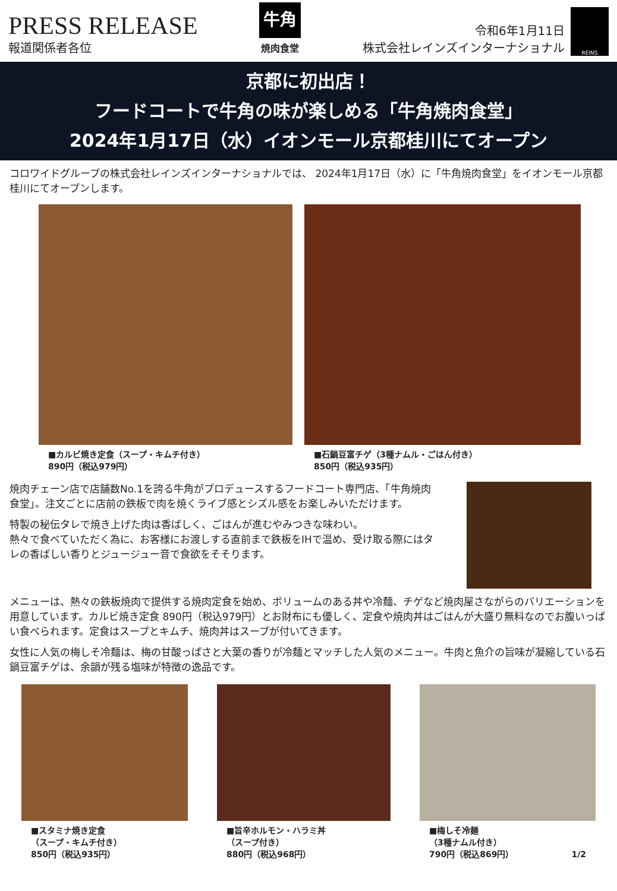PRESS RELEASE
報道関係者各位
牛角
焼肉食堂
令和6年1月11日
株式会社レインズインターナショナル
REINS
京都に初出店！
フードコートで牛角の味が楽しめる「牛角焼肉食堂」
2024年1月17日（水）イオンモール京都桂川にてオープン
コロワイドグループの株式会社レインズインターナショナルでは、 2024年1月17日（水）に「牛角焼肉食堂」をイオンモール京都桂川にてオープンします。
■カルビ焼き定食（スープ・キムチ付き）
890円（税込979円）
■石鍋豆富チゲ（3種ナムル・ごはん付き）
850円（税込935円）
焼肉チェーン店で店舗数No.1を誇る牛角がプロデュースするフードコート専門店、「牛角焼肉食堂」。注文ごとに店前の鉄板で肉を焼くライブ感とシズル感をお楽しみいただけます。
特製の秘伝タレで焼き上げた肉は香ばしく、ごはんが進むやみつきな味わい。
熱々で食べていただく為に、お客様にお渡しする直前まで鉄板をIHで温め、受け取る際にはタレの香ばしい香りとジュージュー音で食欲をそそります。
メニューは、熱々の鉄板焼肉で提供する焼肉定食を始め、ボリュームのある丼や冷麺、チゲなど焼肉屋さながらのバリエーションを用意しています。カルビ焼き定食 890円（税込979円）とお財布にも優しく、定食や焼肉丼はごはんが大盛り無料なのでお腹いっぱい食べられます。定食はスープとキムチ、焼肉丼はスープが付いてきます。
女性に人気の梅しそ冷麺は、梅の甘酸っぱさと大葉の香りが冷麺とマッチした人気のメニュー。牛肉と魚介の旨味が凝縮している石鍋豆富チゲは、余韻が残る塩味が特徴の逸品です。
■スタミナ焼き定食
（スープ・キムチ付き）
850円（税込935円）
■旨辛ホルモン・ハラミ丼
（スープ付き）
880円（税込968円）
■梅しそ冷麺
（3種ナムル付き）
790円（税込869円） 1/2